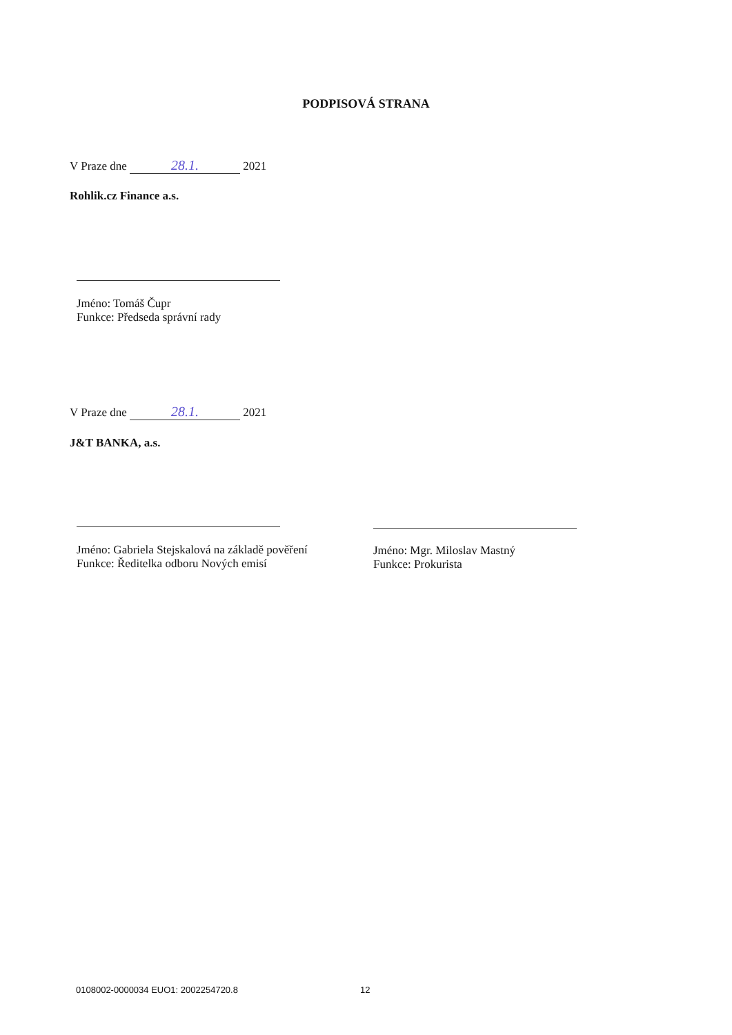PODPISOVÁ STRANA
V Praze dne 28.1. 2021
Rohlik.cz Finance a.s.
Jméno: Tomáš Čupr
Funkce: Předseda správní rady
V Praze dne 28.1. 2021
J&T BANKA, a.s.
Jméno: Gabriela Stejskalová na základě pověření
Funkce: Ředitelka odboru Nových emisí
Jméno: Mgr. Miloslav Mastný
Funkce: Prokurista
0108002-0000034 EUO1: 2002254720.8
12